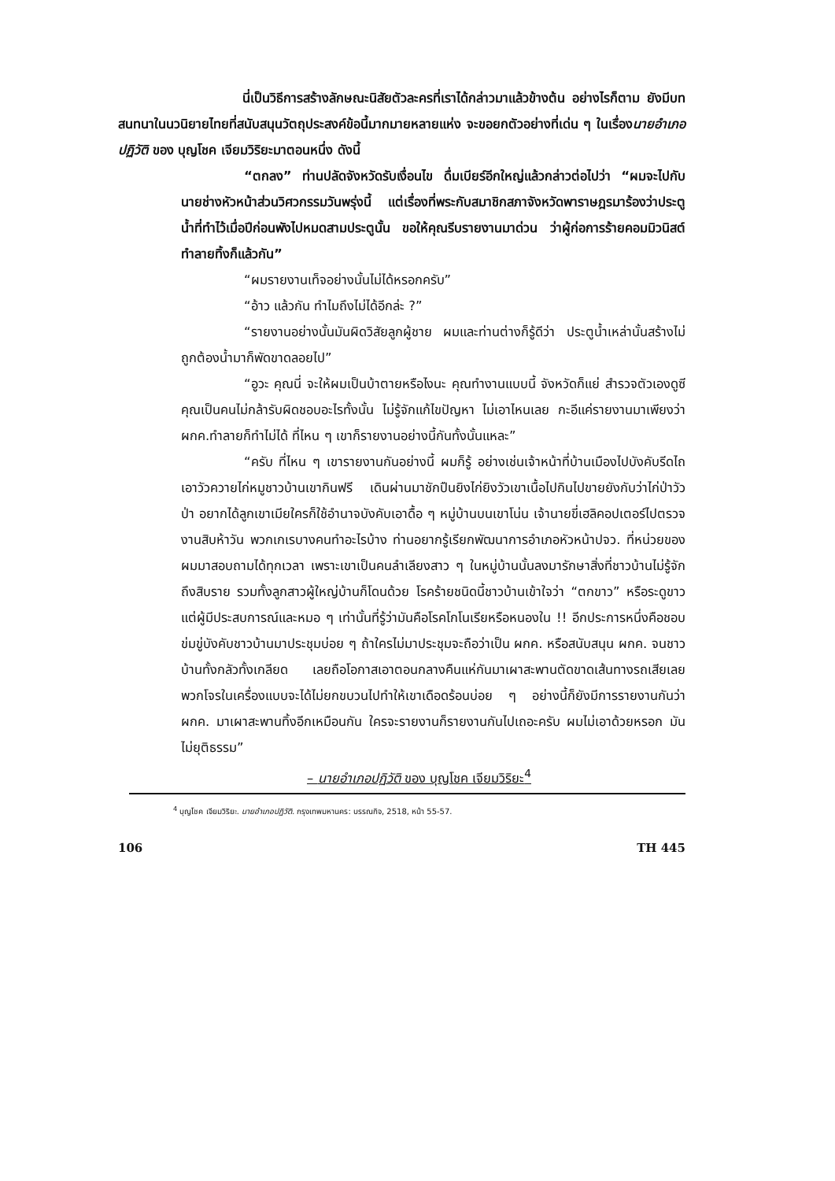นี่เป็นวิธีการสร้างลักษณะนิสัยตัวละครที่เราได้กล่าวมาแล้วข้างต้น อย่างไรก็ตาม ยังมีบทสนทนาในนวนิยายไทยที่สนับสนุนวัตถุประสงค์ข้อนี้มากมายหลายแห่ง จะขอยกตัวอย่างที่เด่น ๆ ในเรื่องนายอำเภอปฏิวัติ ของ บุญโชค เจียมวิริยะมาตอนหนึ่ง ดังนี้
“ตกลง” ท่านปลัดจังหวัดรับเงื่อนไข ดื่มเบียร์อีกใหญ่แล้วกล่าวต่อไปว่า “ผมจะไปกับนายช่างหัวหน้าส่วนวิศวกรรมวันพรุ่งนี้ แต่เรื่องที่พระกับสมาชิกสภาจังหวัดพาราษฎรมาร้องว่าประตูน้ำที่ทำไว้เมื่อปีก่อนพังไปหมดสามประตูนั้น ขอให้คุณรีบรายงานมาด่วน ว่าผู้ก่อการร้ายคอมมิวนิสต์ทำลายทิ้งก็แล้วกัน”
“ผมรายงานเท็จอย่างนั้นไม่ได้หรอกครับ”
“อ้าว แล้วกัน ทำไมถึงไม่ได้อีกล่ะ ?”
“รายงานอย่างนั้นมันผิดวิสัยลูกผู้ชาย ผมและท่านต่างก็รู้ดีว่า ประตูน้ำเหล่านั้นสร้างไม่ถูกต้องน้ำมาก็พัดขาดลอยไป”
“อูวะ คุณนี่ จะให้ผมเป็นบ้าตายหรือไงนะ คุณทำงานแบบนี้ จังหวัดก็แย่ สำรวจตัวเองดูซี คุณเป็นคนไม่กล้ารับผิดชอบอะไรทั้งนั้น ไม่รู้จักแก้ไขปัญหา ไม่เอาไหนเลย กะอีแค่รายงานมาเพียงว่า ผกค.ทำลายก็ทำไม่ได้ ที่ไหน ๆ เขาก็รายงานอย่างนี้กันทั้งนั้นแหละ”
“ครับ ที่ไหน ๆ เขารายงานกันอย่างนี้ ผมก็รู้ อย่างเช่นเจ้าหน้าที่บ้านเมืองไปบังคับรีดไถเอาวัวควายไก่หมูชาวบ้านเขากินฟรี เดินผ่านมาชักปืนยิงไก่ยิงวัวเขาเนื้อไปกินไปขายยังกับว่าไก่ป่าวัวป่า อยากได้ลูกเขาเมียใครก็ใช้อำนาจบังคับเอาดื้อ ๆ หมู่บ้านบนเขาโน่น เจ้านายขี่เฮลิคอปเตอร์ไปตรวจงานสิบห้าวัน พวกเกเรบางคนทำอะไรบ้าง ท่านอยากรู้เรียกพัฒนาการอำเภอหัวหน้าปจว. ที่หน่วยของผมมาสอบถามได้ทุกเวลา เพราะเขาเป็นคนลำเลียงสาว ๆ ในหมู่บ้านนั้นลงมารักษาสิ่งที่ชาวบ้านไม่รู้จักถึงสิบราย รวมทั้งลูกสาวผู้ใหญ่บ้านก็โดนด้วย โรคร้ายชนิดนี้ชาวบ้านเข้าใจว่า “ตกขาว” หรือระดูขาว แต่ผู้มีประสบการณ์และหมอ ๆ เท่านั้นที่รู้ว่ามันคือโรคโกโนเรียหรือหนองใน !! อีกประการหนึ่งคือชอบข่มขู่บังคับชาวบ้านมาประชุมบ่อย ๆ ถ้าใครไม่มาประชุมจะถือว่าเป็น ผกค. หรือสนับสนุน ผกค. จนชาวบ้านทั้งกลัวทั้งเกลียด เลยถือโอกาสเอาตอนกลางคืนแห่กันมาเผาสะพานตัดขาดเส้นทางรถเสียเลย พวกโจรในเครื่องแบบจะได้ไม่ยกขบวนไปทำให้เขาเดือดร้อนบ่อย ๆ อย่างนี้ก็ยังมีการรายงานกันว่า ผกค. มาเผาสะพานทิ้งอีกเหมือนกัน ใครจะรายงานก็รายงานกันไปเถอะครับ ผมไม่เอาด้วยหรอก มันไม่ยุติธรรม”
– นายอำเภอปฏิวัติ ของ บุญโชค เจียมวิริยะ<sup>4</sup>
<sup>4</sup> บุญโชค เจียมวิริยะ. นายอำเภอปฏิวัติ. กรุงเทพมหานคร: บรรณกิจ, 2518, หน้า 55-57.
106 TH 445